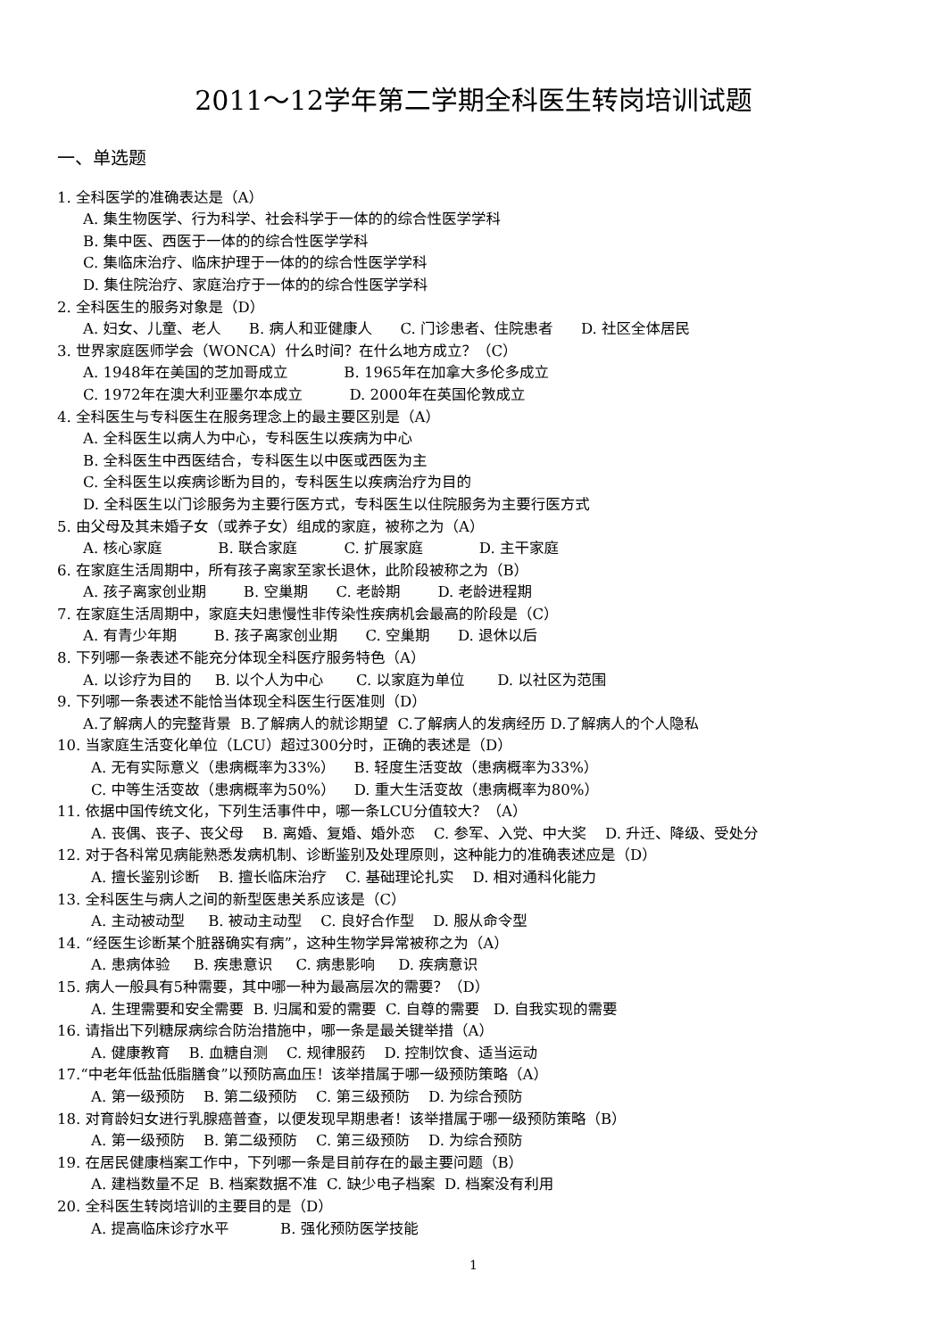2011～12学年第二学期全科医生转岗培训试题
一、单选题
1. 全科医学的准确表达是（A）
A. 集生物医学、行为科学、社会科学于一体的的综合性医学学科
B. 集中医、西医于一体的的综合性医学学科
C. 集临床治疗、临床护理于一体的的综合性医学学科
D. 集住院治疗、家庭治疗于一体的的综合性医学学科
2. 全科医生的服务对象是（D）
A. 妇女、儿童、老人 B. 病人和亚健康人 C. 门诊患者、住院患者 D. 社区全体居民
3. 世界家庭医师学会（WONCA）什么时间？在什么地方成立？（C）
A. 1948年在美国的芝加哥成立 B. 1965年在加拿大多伦多成立
C. 1972年在澳大利亚墨尔本成立 D. 2000年在英国伦敦成立
4. 全科医生与专科医生在服务理念上的最主要区别是（A）
A. 全科医生以病人为中心，专科医生以疾病为中心
B. 全科医生中西医结合，专科医生以中医或西医为主
C. 全科医生以疾病诊断为目的，专科医生以疾病治疗为目的
D. 全科医生以门诊服务为主要行医方式，专科医生以住院服务为主要行医方式
5. 由父母及其未婚子女（或养子女）组成的家庭，被称之为（A）
A. 核心家庭 B. 联合家庭 C. 扩展家庭 D. 主干家庭
6. 在家庭生活周期中，所有孩子离家至家长退休，此阶段被称之为（B）
A. 孩子离家创业期 B. 空巢期 C. 老龄期 D. 老龄进程期
7. 在家庭生活周期中，家庭夫妇患慢性非传染性疾病机会最高的阶段是（C）
A. 有青少年期 B. 孩子离家创业期 C. 空巢期 D. 退休以后
8. 下列哪一条表述不能充分体现全科医疗服务特色（A）
A. 以诊疗为目的 B. 以个人为中心 C. 以家庭为单位 D. 以社区为范围
9. 下列哪一条表述不能恰当体现全科医生行医准则（D）
A.了解病人的完整背景 B.了解病人的就诊期望 C.了解病人的发病经历 D.了解病人的个人隐私
10. 当家庭生活变化单位（LCU）超过300分时，正确的表述是（D）
A. 无有实际意义（患病概率为33%） B. 轻度生活变故（患病概率为33%）
C. 中等生活变故（患病概率为50%） D. 重大生活变故（患病概率为80%）
11. 依据中国传统文化，下列生活事件中，哪一条LCU分值较大？（A）
A. 丧偶、丧子、丧父母 B. 离婚、复婚、婚外恋 C. 参军、入党、中大奖 D. 升迁、降级、受处分
12. 对于各科常见病能熟悉发病机制、诊断鉴别及处理原则，这种能力的准确表述应是（D）
A. 擅长鉴别诊断 B. 擅长临床治疗 C. 基础理论扎实 D. 相对通科化能力
13. 全科医生与病人之间的新型医患关系应该是（C）
A. 主动被动型 B. 被动主动型 C. 良好合作型 D. 服从命令型
14. “经医生诊断某个脏器确实有病”，这种生物学异常被称之为（A）
A. 患病体验 B. 疾患意识 C. 病患影响 D. 疾病意识
15. 病人一般具有5种需要，其中哪一种为最高层次的需要？（D）
A. 生理需要和安全需要 B. 归属和爱的需要 C. 自尊的需要 D. 自我实现的需要
16. 请指出下列糖尿病综合防治措施中，哪一条是最关键举措（A）
A. 健康教育 B. 血糖自测 C. 规律服药 D. 控制饮食、适当运动
17.“中老年低盐低脂膳食”以预防高血压！该举措属于哪一级预防策略（A）
A. 第一级预防 B. 第二级预防 C. 第三级预防 D. 为综合预防
18. 对育龄妇女进行乳腺癌普查，以便发现早期患者！该举措属于哪一级预防策略（B）
A. 第一级预防 B. 第二级预防 C. 第三级预防 D. 为综合预防
19. 在居民健康档案工作中，下列哪一条是目前存在的最主要问题（B）
A. 建档数量不足 B. 档案数据不准 C. 缺少电子档案 D. 档案没有利用
20. 全科医生转岗培训的主要目的是（D）
A. 提高临床诊疗水平 B. 强化预防医学技能
1